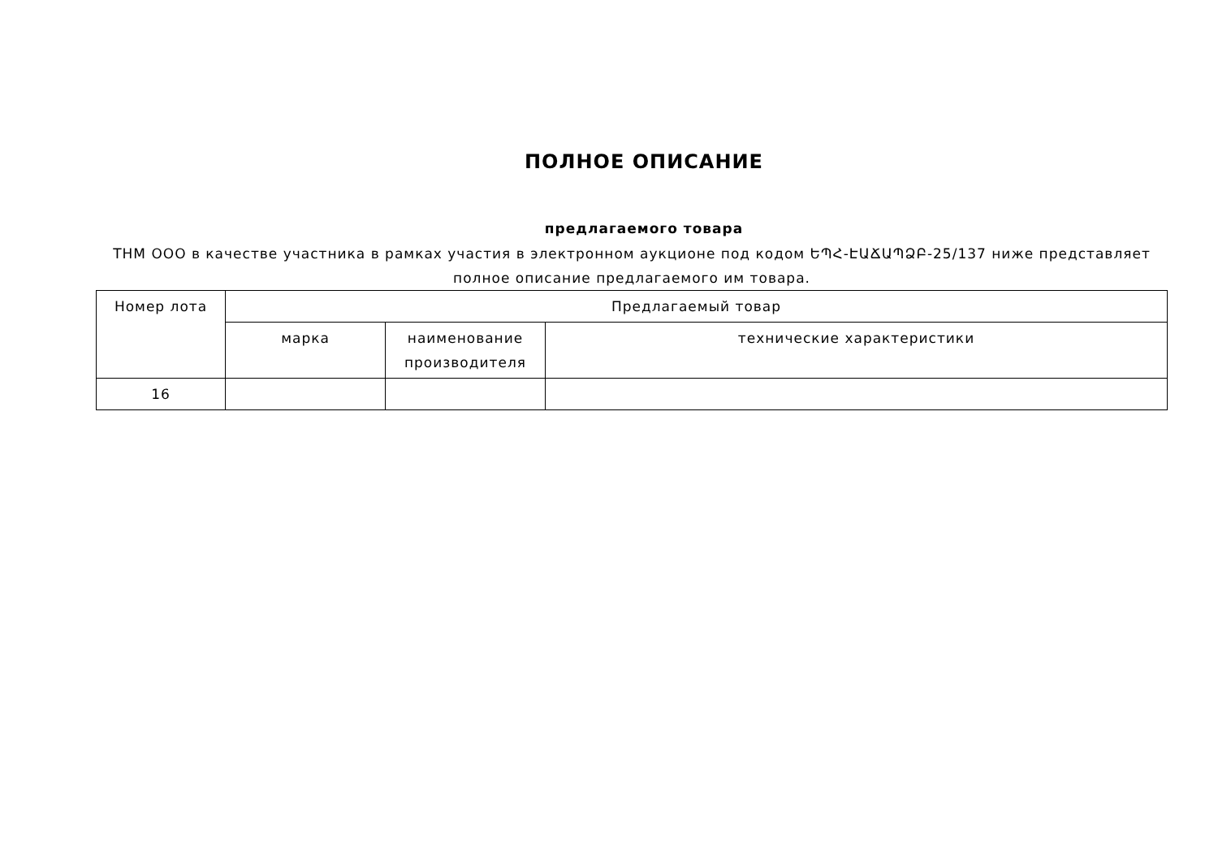ПОЛНОЕ ОПИСАНИЕ
предлагаемого товара
THM ООО в качестве участника в рамках участия в электронном аукционе под кодом ԵՊՀ-ԷԱՃԱՊՁԲ-25/137 ниже представляет полное описание предлагаемого им товара.
| Номер лота | Предлагаемый товар | | |
| --- | --- | --- | --- |
| | марка | наименование производителя | технические характеристики |
| 16 | | | |